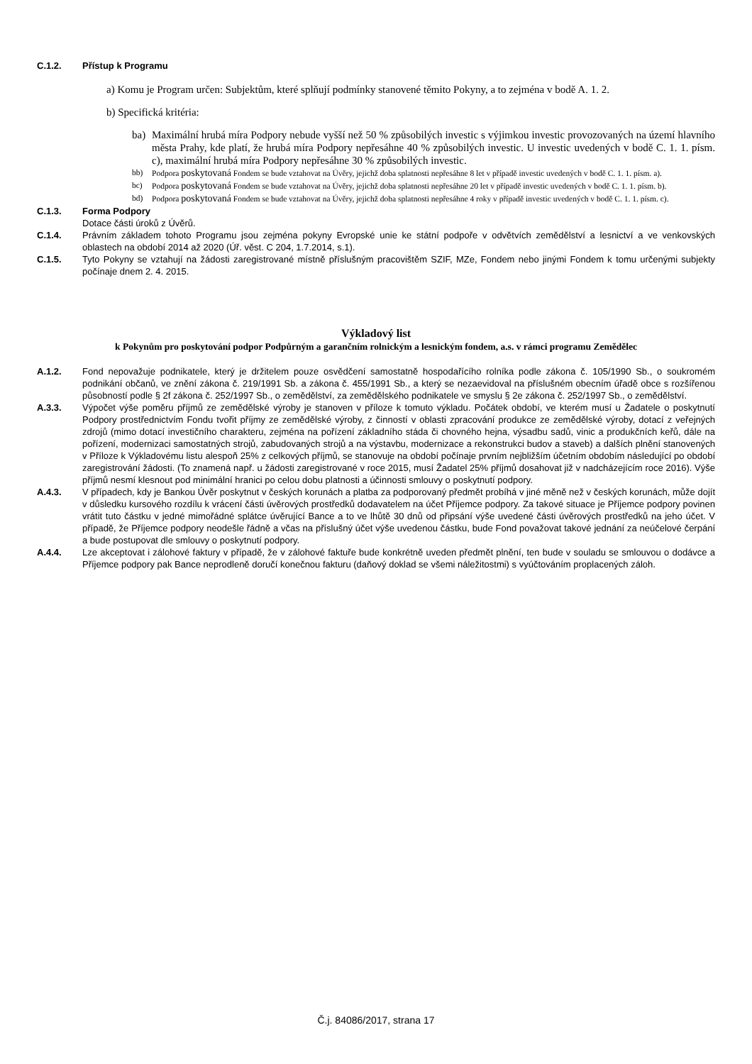C.1.2. Přístup k Programu
a) Komu je Program určen: Subjektům, které splňují podmínky stanovené těmito Pokyny, a to zejména v bodě A. 1. 2.
b) Specifická kritéria:
ba) Maximální hrubá míra Podpory nebude vyšší než 50 % způsobilých investic s výjimkou investic provozovaných na území hlavního města Prahy, kde platí, že hrubá míra Podpory nepřesáhne 40 % způsobilých investic. U investic uvedených v bodě C. 1. 1. písm. c), maximální hrubá míra Podpory nepřesáhne 30 % způsobilých investic.
bb) Podpora poskytovaná Fondem se bude vztahovat na Úvěry, jejichž doba splatnosti nepřesáhne 8 let v případě investic uvedených v bodě C. 1. 1. písm. a).
bc) Podpora poskytovaná Fondem se bude vztahovat na Úvěry, jejichž doba splatnosti nepřesáhne 20 let v případě investic uvedených v bodě C. 1. 1. písm. b).
bd) Podpora poskytovaná Fondem se bude vztahovat na Úvěry, jejichž doba splatnosti nepřesáhne 4 roky v případě investic uvedených v bodě C. 1. 1. písm. c).
C.1.3. Forma Podpory
Dotace části úroků z Úvěrů.
C.1.4. Právním základem tohoto Programu jsou zejména pokyny Evropské unie ke státní podpoře v odvětvích zemědělství a lesnictví a ve venkovských oblastech na období 2014 až 2020 (Úř. věst. C 204, 1.7.2014, s.1).
C.1.5. Tyto Pokyny se vztahují na žádosti zaregistrované místně příslušným pracovištěm SZIF, MZe, Fondem nebo jinými Fondem k tomu určenými subjekty počínaje dnem 2. 4. 2015.
Výkladový list
k Pokynům pro poskytování podpor Podpůrným a garančním rolnickým a lesnickým fondem, a.s. v rámci programu Zemědělec
A.1.2. Fond nepovažuje podnikatele, který je držitelem pouze osvědčení samostatně hospodařícího rolníka podle zákona č. 105/1990 Sb., o soukromém podnikání občanů, ve znění zákona č. 219/1991 Sb. a zákona č. 455/1991 Sb., a který se nezaevidoval na příslušném obecním úřadě obce s rozšířenou působností podle § 2f zákona č. 252/1997 Sb., o zemědělství, za zemědělského podnikatele ve smyslu § 2e zákona č. 252/1997 Sb., o zemědělství.
A.3.3. Výpočet výše poměru příjmů ze zemědělské výroby je stanoven v příloze k tomuto výkladu. Počátek období, ve kterém musí u Žadatele o poskytnutí Podpory prostřednictvím Fondu tvořit příjmy ze zemědělské výroby, z činností v oblasti zpracování produkce ze zemědělské výroby, dotací z veřejných zdrojů (mimo dotací investičního charakteru, zejména na pořízení základního stáda či chovného hejna, výsadbu sadů, vinic a produkčních keřů, dále na pořízení, modernizaci samostatných strojů, zabudovaných strojů a na výstavbu, modernizace a rekonstrukci budov a staveb) a dalších plnění stanovených v Příloze k Výkladovému listu alespoň 25% z celkových příjmů, se stanovuje na období počínaje prvním nejbližším účetním obdobím následující po období zaregistrování žádosti. (To znamená např. u žádosti zaregistrované v roce 2015, musí Žadatel 25% příjmů dosahovat již v nadcházejícím roce 2016). Výše příjmů nesmí klesnout pod minimální hranici po celou dobu platnosti a účinnosti smlouvy o poskytnutí podpory.
A.4.3. V případech, kdy je Bankou Úvěr poskytnut v českých korunách a platba za podporovaný předmět probíhá v jiné měně než v českých korunách, může dojít v důsledku kursového rozdílu k vrácení části úvěrových prostředků dodavatelem na účet Příjemce podpory. Za takové situace je Příjemce podpory povinen vrátit tuto částku v jedné mimořádné splátce úvěrující Bance a to ve lhůtě 30 dnů od připsání výše uvedené části úvěrových prostředků na jeho účet. V případě, že Příjemce podpory neodešle řádně a včas na příslušný účet výše uvedenou částku, bude Fond považovat takové jednání za neúčelové čerpání a bude postupovat dle smlouvy o poskytnutí podpory.
A.4.4. Lze akceptovat i zálohové faktury v případě, že v zálohové faktuře bude konkrétně uveden předmět plnění, ten bude v souladu se smlouvou o dodávce a Příjemce podpory pak Bance neprodleně doručí konečnou fakturu (daňový doklad se všemi náležitostmi) s vyúčtováním proplacených záloh.
Č.j. 84086/2017, strana 17